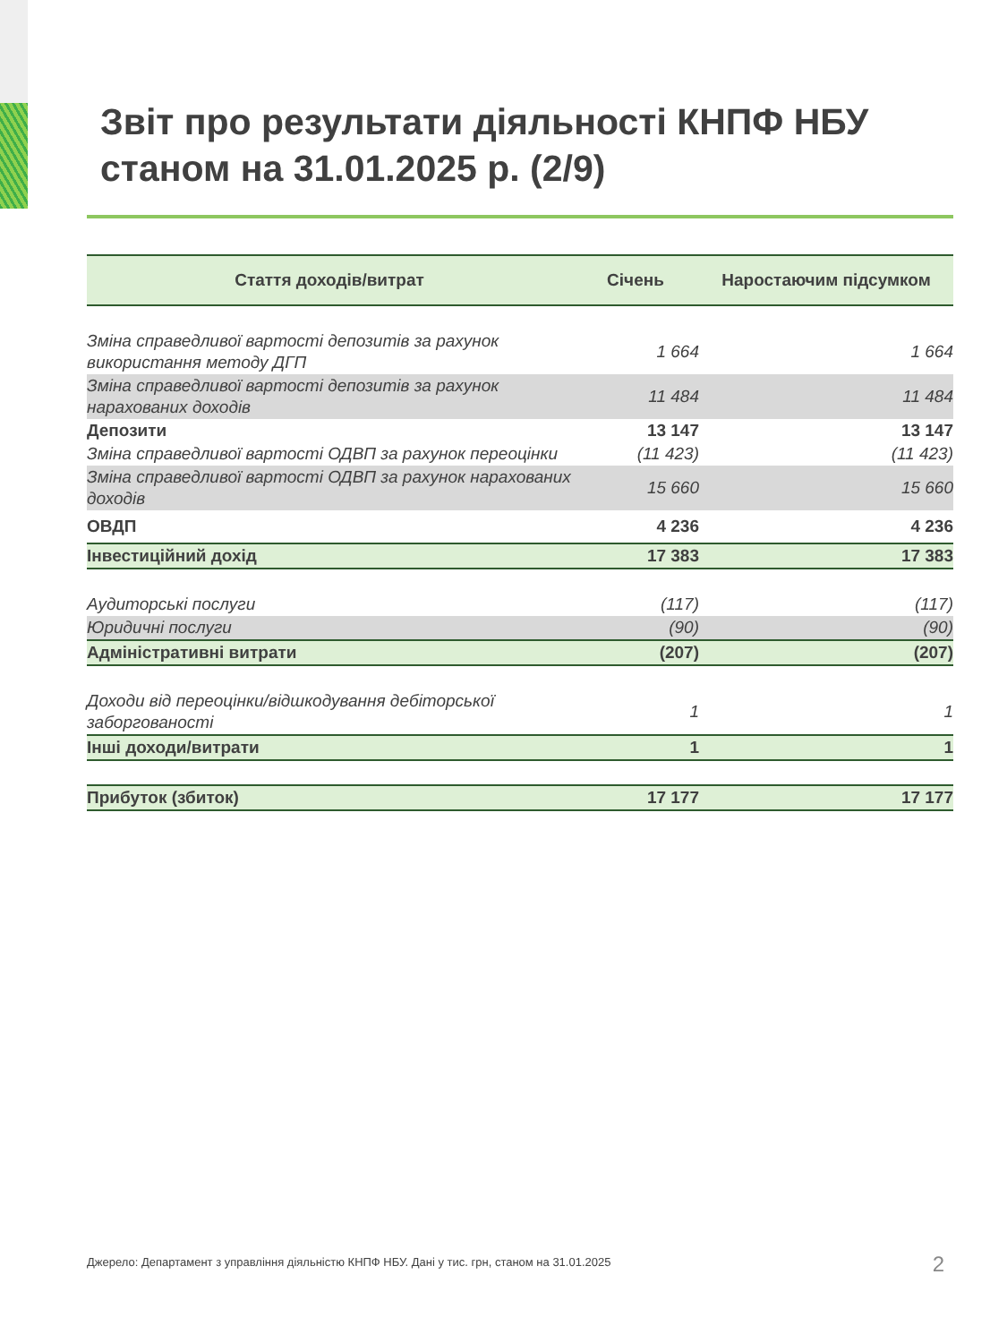Звіт про результати діяльності КНПФ НБУ
станом на 31.01.2025 р. (2/9)
| Стаття доходів/витрат | Січень | Наростаючим підсумком |
| --- | --- | --- |
| Зміна справедливої вартості депозитів за рахунок використання методу ДГП | 1 664 | 1 664 |
| Зміна справедливої вартості депозитів за рахунок нарахованих доходів | 11 484 | 11 484 |
| Депозити | 13 147 | 13 147 |
| Зміна справедливої вартості ОДВП за рахунок переоцінки | (11 423) | (11 423) |
| Зміна справедливої вартості ОДВП за рахунок нарахованих доходів | 15 660 | 15 660 |
| ОВДП | 4 236 | 4 236 |
| Інвестиційний дохід | 17 383 | 17 383 |
| Аудиторські послуги | (117) | (117) |
| Юридичні послуги | (90) | (90) |
| Адміністративні витрати | (207) | (207) |
| Доходи від переоцінки/відшкодування дебіторської заборгованості | 1 | 1 |
| Інші доходи/витрати | 1 | 1 |
| Прибуток (збиток) | 17 177 | 17 177 |
Джерело: Департамент з управління діяльністю КНПФ НБУ. Дані у тис. грн, станом на 31.01.2025
2